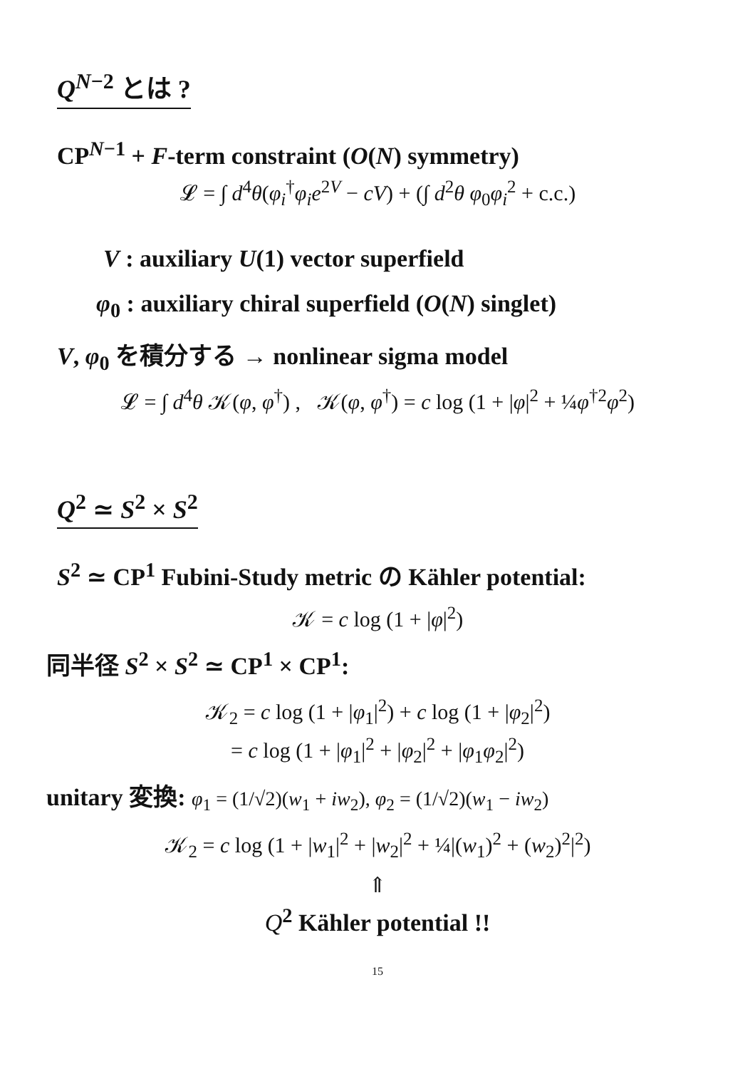Q<sup>N−2</sup> とは ?
CP<sup>N−1</sup> + F-term constraint (O(N) symmetry)
𝓛 = ∫ d<sup>4</sup>θ(φ<sub>i</sub><sup>†</sup>φ<sub>i</sub>e<sup>2V</sup> − cV) + (∫ d<sup>2</sup>θ φ<sub>0</sub>φ<sub>i</sub><sup>2</sup> + c.c.)
V : auxiliary U(1) vector superfield
φ<sub>0</sub> : auxiliary chiral superfield (O(N) singlet)
V, φ<sub>0</sub> を積分する → nonlinear sigma model
𝓛 = ∫ d<sup>4</sup>θ 𝒦(φ, φ<sup>†</sup>) , 𝒦(φ, φ<sup>†</sup>) = c log (1 + |φ|<sup>2</sup> + ¼φ<sup>†2</sup>φ<sup>2</sup>)
Q<sup>2</sup> ≃ S<sup>2</sup> × S<sup>2</sup>
S<sup>2</sup> ≃ CP<sup>1</sup> Fubini-Study metric の Kähler potential:
𝒦 = c log (1 + |φ|<sup>2</sup>)
同半径 S<sup>2</sup> × S<sup>2</sup> ≃ CP<sup>1</sup> × CP<sup>1</sup>:
𝒦<sub>2</sub> = c log (1 + |φ<sub>1</sub>|<sup>2</sup>) + c log (1 + |φ<sub>2</sub>|<sup>2</sup>)
= c log (1 + |φ<sub>1</sub>|<sup>2</sup> + |φ<sub>2</sub>|<sup>2</sup> + |φ<sub>1</sub>φ<sub>2</sub>|<sup>2</sup>)
unitary 変換: φ<sub>1</sub> = (1/√2)(w<sub>1</sub> + iw<sub>2</sub>), φ<sub>2</sub> = (1/√2)(w<sub>1</sub> − iw<sub>2</sub>)
𝒦<sub>2</sub> = c log (1 + |w<sub>1</sub>|<sup>2</sup> + |w<sub>2</sub>|<sup>2</sup> + ¼|(w<sub>1</sub>)<sup>2</sup> + (w<sub>2</sub>)<sup>2</sup>|<sup>2</sup>)
⇑
Q<sup>2</sup> Kähler potential !!
15